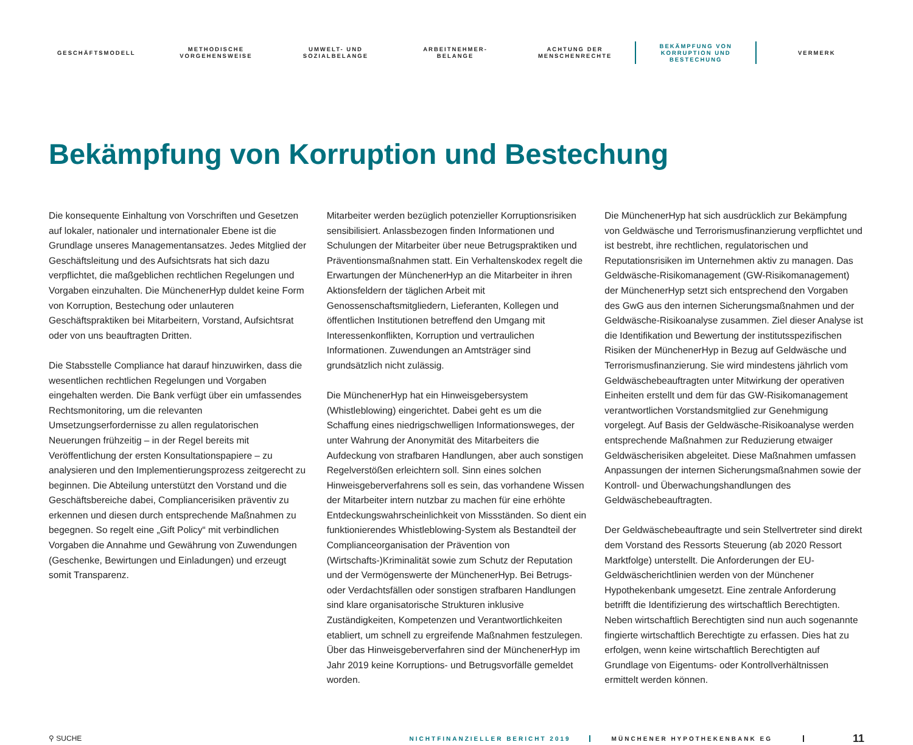GESCHÄFTSMODELL
METHODISCHE
VORGEHENSWEISE
UMWELT- UND
SOZIALBELANGE
ARBEITNEHMER-
BELANGE
ACHTUNG DER
MENSCHENRECHTE
BEKÄMPFUNG VON
KORRUPTION UND
BESTECHUNG
VERMERK
Bekämpfung von Korruption und Bestechung
Die konsequente Einhaltung von Vorschriften und Gesetzen auf lokaler, nationaler und internationaler Ebene ist die Grundlage unseres Managementansatzes. Jedes Mitglied der Geschäftsleitung und des Aufsichtsrats hat sich dazu verpflichtet, die maßgeblichen rechtlichen Regelungen und Vorgaben einzuhalten. Die MünchenerHyp duldet keine Form von Korruption, Bestechung oder unlauteren Geschäftspraktiken bei Mitarbeitern, Vorstand, Aufsichtsrat oder von uns beauftragten Dritten.
Die Stabsstelle Compliance hat darauf hinzuwirken, dass die wesentlichen rechtlichen Regelungen und Vorgaben eingehalten werden. Die Bank verfügt über ein umfassendes Rechtsmonitoring, um die relevanten Umsetzungserfordernisse zu allen regulatorischen Neuerungen frühzeitig – in der Regel bereits mit Veröffentlichung der ersten Konsultationspapiere – zu analysieren und den Implementierungsprozess zeitgerecht zu beginnen. Die Abteilung unterstützt den Vorstand und die Geschäftsbereiche dabei, Compliancerisiken präventiv zu erkennen und diesen durch entsprechende Maßnahmen zu begegnen. So regelt eine „Gift Policy“ mit verbindlichen Vorgaben die Annahme und Gewährung von Zuwendungen (Geschenke, Bewirtungen und Einladungen) und erzeugt somit Transparenz.
Mitarbeiter werden bezüglich potenzieller Korruptionsrisiken sensibilisiert. Anlassbezogen finden Informationen und Schulungen der Mitarbeiter über neue Betrugspraktiken und Präventionsmaßnahmen statt. Ein Verhaltenskodex regelt die Erwartungen der MünchenerHyp an die Mitarbeiter in ihren Aktionsfeldern der täglichen Arbeit mit Genossenschaftsmitgliedern, Lieferanten, Kollegen und öffentlichen Institutionen betreffend den Umgang mit Interessenkonflikten, Korruption und vertraulichen Informationen. Zuwendungen an Amtsträger sind grundsätzlich nicht zulässig.
Die MünchenerHyp hat ein Hinweisgebersystem (Whistleblowing) eingerichtet. Dabei geht es um die Schaffung eines niedrigschwelligen Informationsweges, der unter Wahrung der Anonymität des Mitarbeiters die Aufdeckung von strafbaren Handlungen, aber auch sonstigen Regelverstößen erleichtern soll. Sinn eines solchen Hinweisgeberverfahrens soll es sein, das vorhandene Wissen der Mitarbeiter intern nutzbar zu machen für eine erhöhte Entdeckungswahrscheinlichkeit von Missständen. So dient ein funktionierendes Whistleblowing-System als Bestandteil der Complianceorganisation der Prävention von (Wirtschafts-)Kriminalität sowie zum Schutz der Reputation und der Vermögenswerte der MünchenerHyp. Bei Betrugs- oder Verdachtsfällen oder sonstigen strafbaren Handlungen sind klare organisatorische Strukturen inklusive Zuständigkeiten, Kompetenzen und Verantwortlichkeiten etabliert, um schnell zu ergreifende Maßnahmen festzulegen. Über das Hinweisgeberverfahren sind der MünchenerHyp im Jahr 2019 keine Korruptions- und Betrugsvorfälle gemeldet worden.
Die MünchenerHyp hat sich ausdrücklich zur Bekämpfung von Geldwäsche und Terrorismusfinanzierung verpflichtet und ist bestrebt, ihre rechtlichen, regulatorischen und Reputationsrisiken im Unternehmen aktiv zu managen. Das Geldwäsche-Risikomanagement (GW-Risikomanagement) der MünchenerHyp setzt sich entsprechend den Vorgaben des GwG aus den internen Sicherungsmaßnahmen und der Geldwäsche-Risikoanalyse zusammen. Ziel dieser Analyse ist die Identifikation und Bewertung der institutsspezifischen Risiken der MünchenerHyp in Bezug auf Geldwäsche und Terrorismusfinanzierung. Sie wird mindestens jährlich vom Geldwäschebeauftragten unter Mitwirkung der operativen Einheiten erstellt und dem für das GW-Risikomanagement verantwortlichen Vorstandsmitglied zur Genehmigung vorgelegt. Auf Basis der Geldwäsche-Risikoanalyse werden entsprechende Maßnahmen zur Reduzierung etwaiger Geldwäscherisiken abgeleitet. Diese Maßnahmen umfassen Anpassungen der internen Sicherungsmaßnahmen sowie der Kontroll- und Überwachungshandlungen des Geldwäschebeauftragten.
Der Geldwäschebeauftragte und sein Stellvertreter sind direkt dem Vorstand des Ressorts Steuerung (ab 2020 Ressort Marktfolge) unterstellt. Die Anforderungen der EU-Geldwäscherichtlinien werden von der Münchener Hypothekenbank umgesetzt. Eine zentrale Anforderung betrifft die Identifizierung des wirtschaftlich Berechtigten. Neben wirtschaftlich Berechtigten sind nun auch sogenannte fingierte wirtschaftlich Berechtigte zu erfassen. Dies hat zu erfolgen, wenn keine wirtschaftlich Berechtigten auf Grundlage von Eigentums- oder Kontrollverhältnissen ermittelt werden können.
⚲ SUCHE
NICHTFINANZIELLER BERICHT 2019 MÜNCHENER HYPOTHEKENBANK EG
11